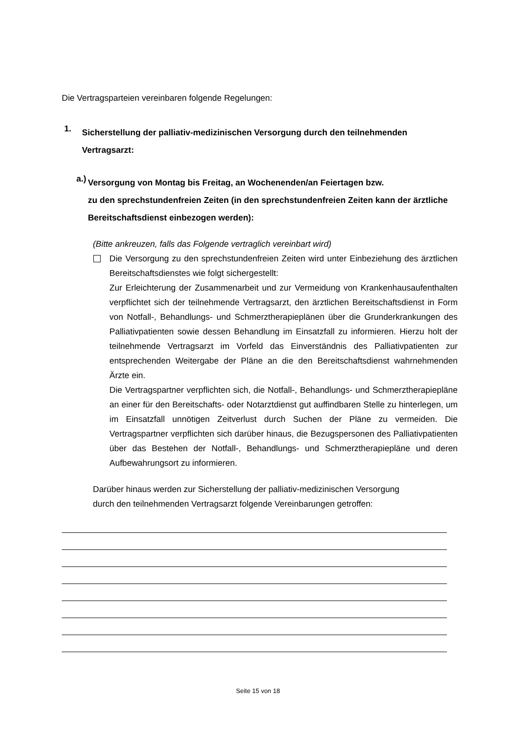Die Vertragsparteien vereinbaren folgende Regelungen:
1.
Sicherstellung der palliativ-medizinischen Versorgung durch den teilnehmenden Vertragsarzt:
a.)
Versorgung von Montag bis Freitag, an Wochenenden/an Feiertagen bzw.
zu den sprechstundenfreien Zeiten (in den sprechstundenfreien Zeiten kann der ärztliche Bereitschaftsdienst einbezogen werden):
(Bitte ankreuzen, falls das Folgende vertraglich vereinbart wird)
Die Versorgung zu den sprechstundenfreien Zeiten wird unter Einbeziehung des ärztlichen Bereitschaftsdienstes wie folgt sichergestellt:
Zur Erleichterung der Zusammenarbeit und zur Vermeidung von Krankenhausaufenthalten verpflichtet sich der teilnehmende Vertragsarzt, den ärztlichen Bereitschaftsdienst in Form von Notfall-, Behandlungs- und Schmerztherapieplänen über die Grunderkrankungen des Palliativpatienten sowie dessen Behandlung im Einsatzfall zu informieren. Hierzu holt der teilnehmende Vertragsarzt im Vorfeld das Einverständnis des Palliativpatienten zur entsprechenden Weitergabe der Pläne an die den Bereitschaftsdienst wahrnehmenden Ärzte ein.
Die Vertragspartner verpflichten sich, die Notfall-, Behandlungs- und Schmerztherapiepläne an einer für den Bereitschafts- oder Notarztdienst gut auffindbaren Stelle zu hinterlegen, um im Einsatzfall unnötigen Zeitverlust durch Suchen der Pläne zu vermeiden. Die Vertragspartner verpflichten sich darüber hinaus, die Bezugspersonen des Palliativpatienten über das Bestehen der Notfall-, Behandlungs- und Schmerztherapiepläne und deren Aufbewahrungsort zu informieren.
Darüber hinaus werden zur Sicherstellung der palliativ-medizinischen Versorgung
durch den teilnehmenden Vertragsarzt folgende Vereinbarungen getroffen:
Seite 15 von 18